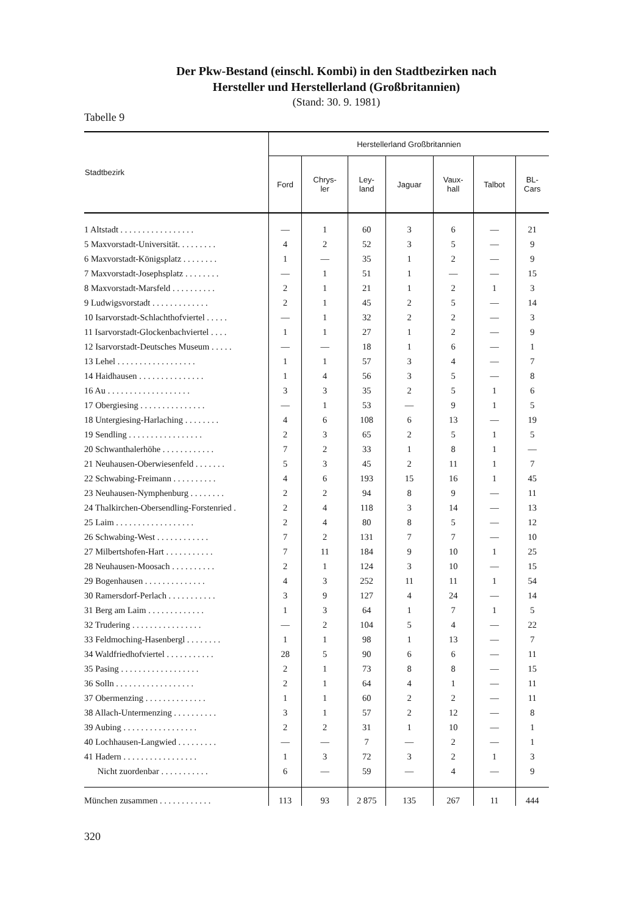Der Pkw-Bestand (einschl. Kombi) in den Stadtbezirken nach
Hersteller und Herstellerland (Großbritannien)
(Stand: 30. 9. 1981)
Tabelle 9
| Stadtbezirk | Herstellerland Großbritannien | | | | | | |
| --- | --- | --- | --- | --- | --- | --- | --- |
| | Ford | Chrys- ler | Ley- land | Jaguar | Vaux- hall | Talbot | BL- Cars |
| 1 Altstadt . . . . . . . . . . . . . . . . . | — | 1 | 60 | 3 | 6 | — | 21 |
| 5 Maxvorstadt-Universität. . . . . . . . . | 4 | 2 | 52 | 3 | 5 | — | 9 |
| 6 Maxvorstadt-Königsplatz . . . . . . . . | 1 | — | 35 | 1 | 2 | — | 9 |
| 7 Maxvorstadt-Josephsplatz . . . . . . . . | — | 1 | 51 | 1 | — | — | 15 |
| 8 Maxvorstadt-Marsfeld . . . . . . . . . . | 2 | 1 | 21 | 1 | 2 | 1 | 3 |
| 9 Ludwigsvorstadt . . . . . . . . . . . . . | 2 | 1 | 45 | 2 | 5 | — | 14 |
| 10 Isarvorstadt-Schlachthofviertel . . . . . | — | 1 | 32 | 2 | 2 | — | 3 |
| 11 Isarvorstadt-Glockenbachviertel . . . . | 1 | 1 | 27 | 1 | 2 | — | 9 |
| 12 Isarvorstadt-Deutsches Museum . . . . . | — | — | 18 | 1 | 6 | — | 1 |
| 13 Lehel . . . . . . . . . . . . . . . . . . | 1 | 1 | 57 | 3 | 4 | — | 7 |
| 14 Haidhausen . . . . . . . . . . . . . . . | 1 | 4 | 56 | 3 | 5 | — | 8 |
| 16 Au . . . . . . . . . . . . . . . . . . . | 3 | 3 | 35 | 2 | 5 | 1 | 6 |
| 17 Obergiesing . . . . . . . . . . . . . . . | — | 1 | 53 | — | 9 | 1 | 5 |
| 18 Untergiesing-Harlaching . . . . . . . . | 4 | 6 | 108 | 6 | 13 | — | 19 |
| 19 Sendling . . . . . . . . . . . . . . . . . | 2 | 3 | 65 | 2 | 5 | 1 | 5 |
| 20 Schwanthalerhöhe . . . . . . . . . . . . | 7 | 2 | 33 | 1 | 8 | 1 | — |
| 21 Neuhausen-Oberwiesenfeld . . . . . . . | 5 | 3 | 45 | 2 | 11 | 1 | 7 |
| 22 Schwabing-Freimann . . . . . . . . . . | 4 | 6 | 193 | 15 | 16 | 1 | 45 |
| 23 Neuhausen-Nymphenburg . . . . . . . . | 2 | 2 | 94 | 8 | 9 | — | 11 |
| 24 Thalkirchen-Obersendling-Forstenried . | 2 | 4 | 118 | 3 | 14 | — | 13 |
| 25 Laim . . . . . . . . . . . . . . . . . . | 2 | 4 | 80 | 8 | 5 | — | 12 |
| 26 Schwabing-West . . . . . . . . . . . . | 7 | 2 | 131 | 7 | 7 | — | 10 |
| 27 Milbertshofen-Hart . . . . . . . . . . . | 7 | 11 | 184 | 9 | 10 | 1 | 25 |
| 28 Neuhausen-Moosach . . . . . . . . . . | 2 | 1 | 124 | 3 | 10 | — | 15 |
| 29 Bogenhausen . . . . . . . . . . . . . . | 4 | 3 | 252 | 11 | 11 | 1 | 54 |
| 30 Ramersdorf-Perlach . . . . . . . . . . . | 3 | 9 | 127 | 4 | 24 | — | 14 |
| 31 Berg am Laim . . . . . . . . . . . . . | 1 | 3 | 64 | 1 | 7 | 1 | 5 |
| 32 Trudering . . . . . . . . . . . . . . . . | — | 2 | 104 | 5 | 4 | — | 22 |
| 33 Feldmoching-Hasenbergl . . . . . . . . | 1 | 1 | 98 | 1 | 13 | — | 7 |
| 34 Waldfriedhofviertel . . . . . . . . . . . | 28 | 5 | 90 | 6 | 6 | — | 11 |
| 35 Pasing . . . . . . . . . . . . . . . . . . | 2 | 1 | 73 | 8 | 8 | — | 15 |
| 36 Solln . . . . . . . . . . . . . . . . . . | 2 | 1 | 64 | 4 | 1 | — | 11 |
| 37 Obermenzing . . . . . . . . . . . . . . | 1 | 1 | 60 | 2 | 2 | — | 11 |
| 38 Allach-Untermenzing . . . . . . . . . . | 3 | 1 | 57 | 2 | 12 | — | 8 |
| 39 Aubing . . . . . . . . . . . . . . . . . | 2 | 2 | 31 | 1 | 10 | — | 1 |
| 40 Lochhausen-Langwied . . . . . . . . . | — | — | 7 | — | 2 | — | 1 |
| 41 Hadern . . . . . . . . . . . . . . . . . | 1 | 3 | 72 | 3 | 2 | 1 | 3 |
| Nicht zuordenbar . . . . . . . . . . . | 6 | — | 59 | — | 4 | — | 9 |
| München zusammen . . . . . . . . . . . . | 113 | 93 | 2 875 | 135 | 267 | 11 | 444 |
320